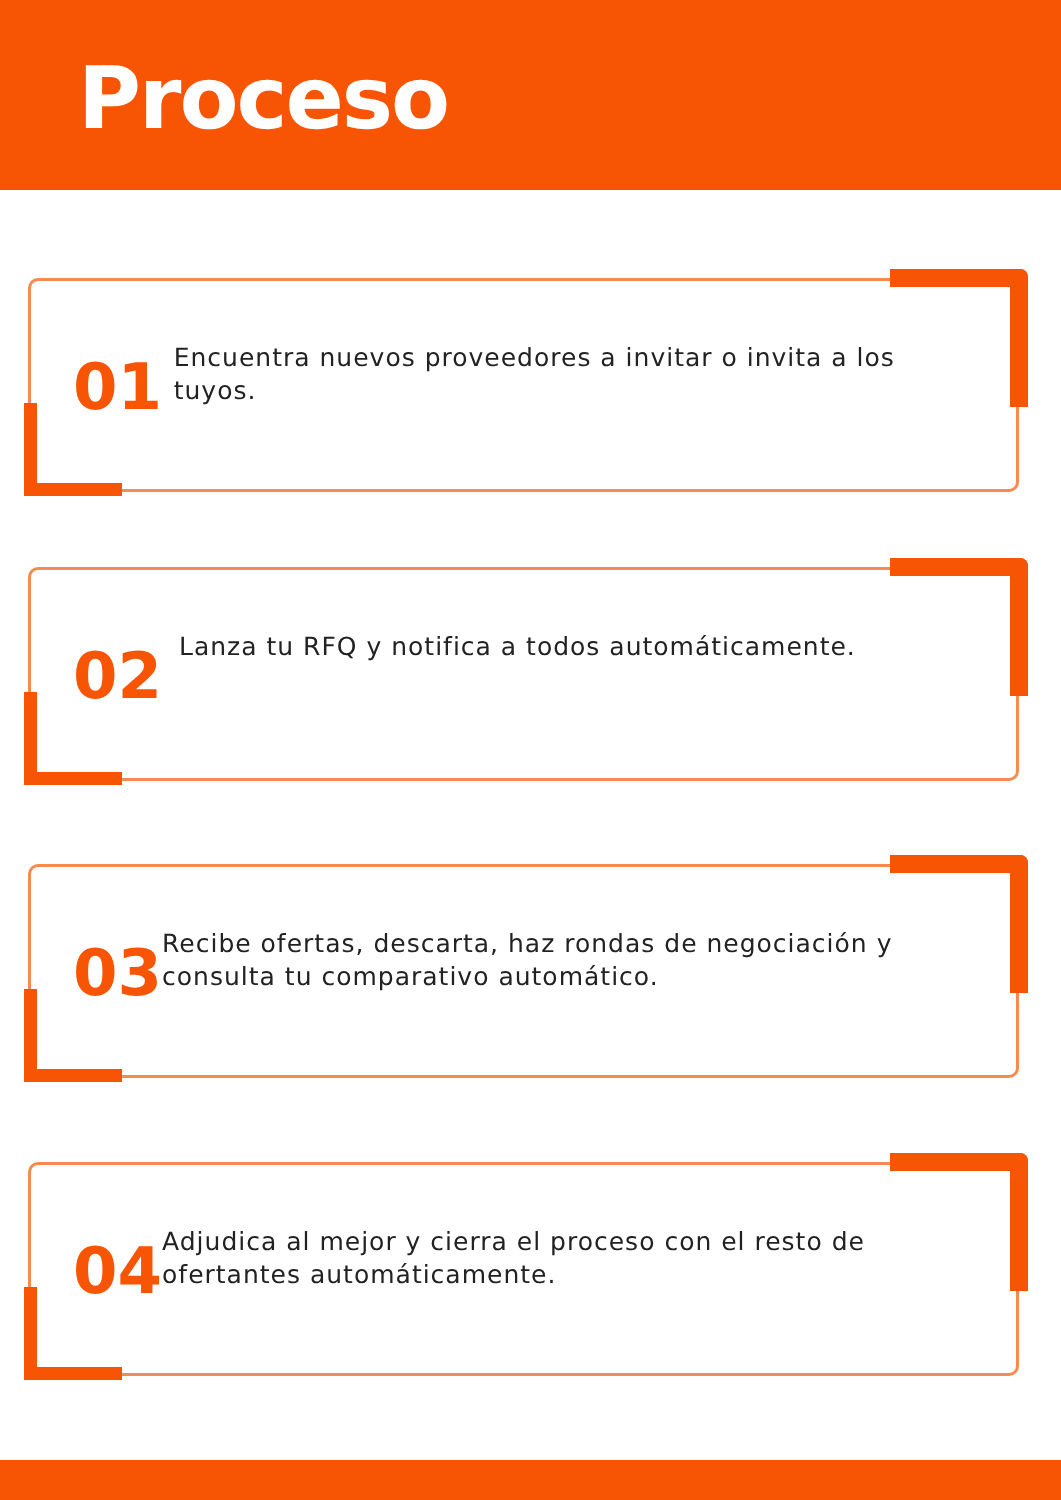Proceso
01
Encuentra nuevos proveedores a invitar o invita a los tuyos.
02
Lanza tu RFQ y notifica a todos automáticamente.
03
Recibe ofertas, descarta, haz rondas de negociación y consulta tu comparativo automático.
04
Adjudica al mejor y cierra el proceso con el resto de ofertantes automáticamente.